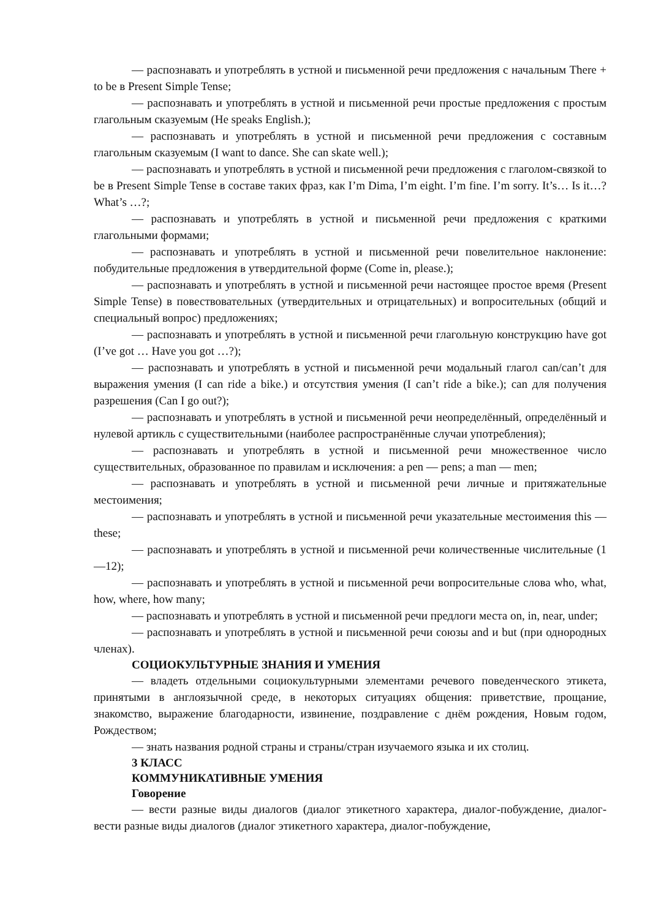— распознавать и употреблять в устной и письменной речи предложения с начальным There + to be в Present Simple Tense;
— распознавать и употреблять в устной и письменной речи простые предложения с простым глагольным сказуемым (He speaks English.);
— распознавать и употреблять в устной и письменной речи предложения с составным глагольным сказуемым (I want to dance. She can skate well.);
— распознавать и употреблять в устной и письменной речи предложения с глаголом-связкой to be в Present Simple Tense в составе таких фраз, как I’m Dima, I’m eight. I’m fine. I’m sorry. It’s… Is it…? What’s …?;
— распознавать и употреблять в устной и письменной речи предложения с краткими глагольными формами;
— распознавать и употреблять в устной и письменной речи повелительное наклонение: побудительные предложения в утвердительной форме (Come in, please.);
— распознавать и употреблять в устной и письменной речи настоящее простое время (Present Simple Tense) в повествовательных (утвердительных и отрицательных) и вопросительных (общий и специальный вопрос) предложениях;
— распознавать и употреблять в устной и письменной речи глагольную конструкцию have got (I’ve got … Have you got …?);
— распознавать и употреблять в устной и письменной речи модальный глагол can/can’t для выражения умения (I can ride a bike.) и отсутствия умения (I can’t ride a bike.); can для получения разрешения (Can I go out?);
— распознавать и употреблять в устной и письменной речи неопределённый, определённый и нулевой артикль с существительными (наиболее распространённые случаи употребления);
— распознавать и употреблять в устной и письменной речи множественное число существительных, образованное по правилам и исключения: a pen — pens; a man — men;
— распознавать и употреблять в устной и письменной речи личные и притяжательные местоимения;
— распознавать и употреблять в устной и письменной речи указательные местоимения this —these;
— распознавать и употреблять в устной и письменной речи количественные числительные (1—12);
— распознавать и употреблять в устной и письменной речи вопросительные слова who, what, how, where, how many;
— распознавать и употреблять в устной и письменной речи предлоги места on, in, near, under;
— распознавать и употреблять в устной и письменной речи союзы and и but (при однородных членах).
СОЦИОКУЛЬТУРНЫЕ ЗНАНИЯ И УМЕНИЯ
— владеть отдельными социокультурными элементами речевого поведенческого этикета, принятыми в англоязычной среде, в некоторых ситуациях общения: приветствие, прощание, знакомство, выражение благодарности, извинение, поздравление с днём рождения, Новым годом, Рождеством;
— знать названия родной страны и страны/стран изучаемого языка и их столиц.
3 КЛАСС
КОММУНИКАТИВНЫЕ УМЕНИЯ
Говорение
— вести разные виды диалогов (диалог этикетного характера, диалог-побуждение, диалог- вести разные виды диалогов (диалог этикетного характера, диалог-побуждение,